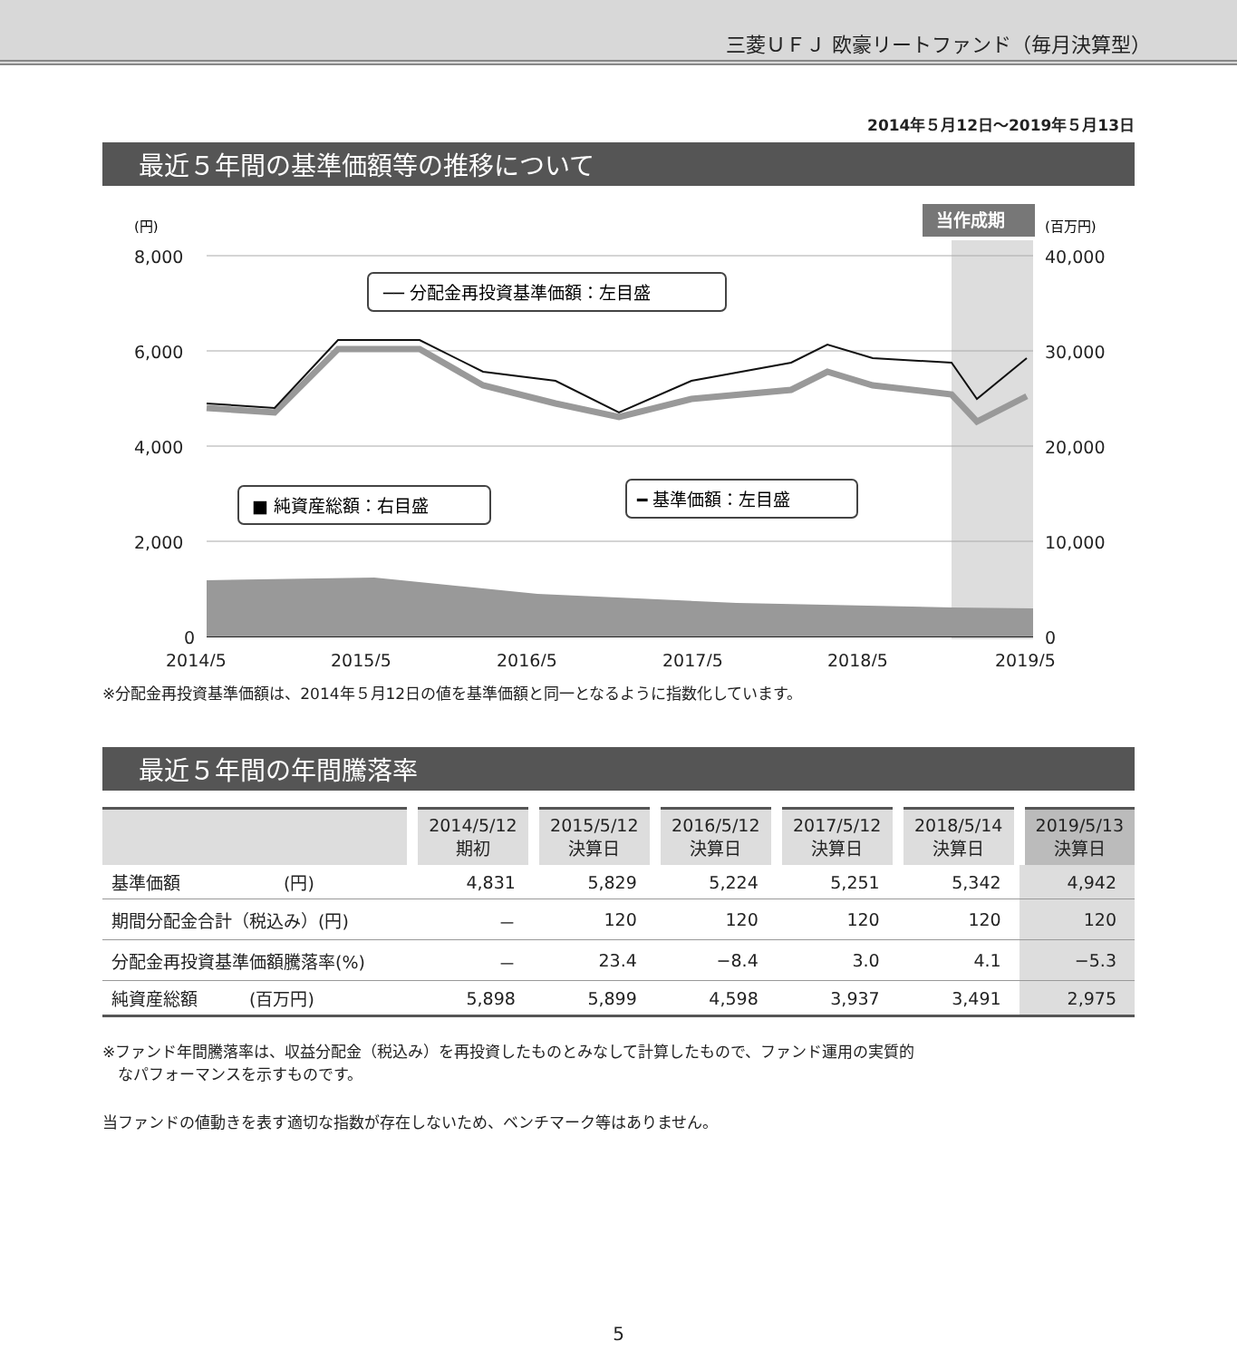三菱ＵＦＪ 欧豪リートファンド（毎月決算型）
2014年５月12日～2019年５月13日
最近５年間の基準価額等の推移について
8,000
6,000
4,000
2,000
0
40,000
30,000
20,000
10,000
0
2014/5
2015/5
2016/5
2017/5
2018/5
2019/5
(円)
(百万円)
当作成期
── 分配金再投資基準価額：左目盛
■ 純資産総額：右目盛
━ 基準価額：左目盛
※分配金再投資基準価額は、2014年５月12日の値を基準価額と同一となるように指数化しています。
最近５年間の年間騰落率
| | 2014/5/12 期初 | 2015/5/12 決算日 | 2016/5/12 決算日 | 2017/5/12 決算日 | 2018/5/14 決算日 | 2019/5/13 決算日 |
| --- | --- | --- | --- | --- | --- | --- |
| 基準価額 (円) | 4,831 | 5,829 | 5,224 | 5,251 | 5,342 | 4,942 |
| 期間分配金合計（税込み）(円) | － | 120 | 120 | 120 | 120 | 120 |
| 分配金再投資基準価額騰落率(%) | － | 23.4 | −8.4 | 3.0 | 4.1 | −5.3 |
| 純資産総額 (百万円) | 5,898 | 5,899 | 4,598 | 3,937 | 3,491 | 2,975 |
※ファンド年間騰落率は、収益分配金（税込み）を再投資したものとみなして計算したもので、ファンド運用の実質的
　なパフォーマンスを示すものです。
当ファンドの値動きを表す適切な指数が存在しないため、ベンチマーク等はありません。
5